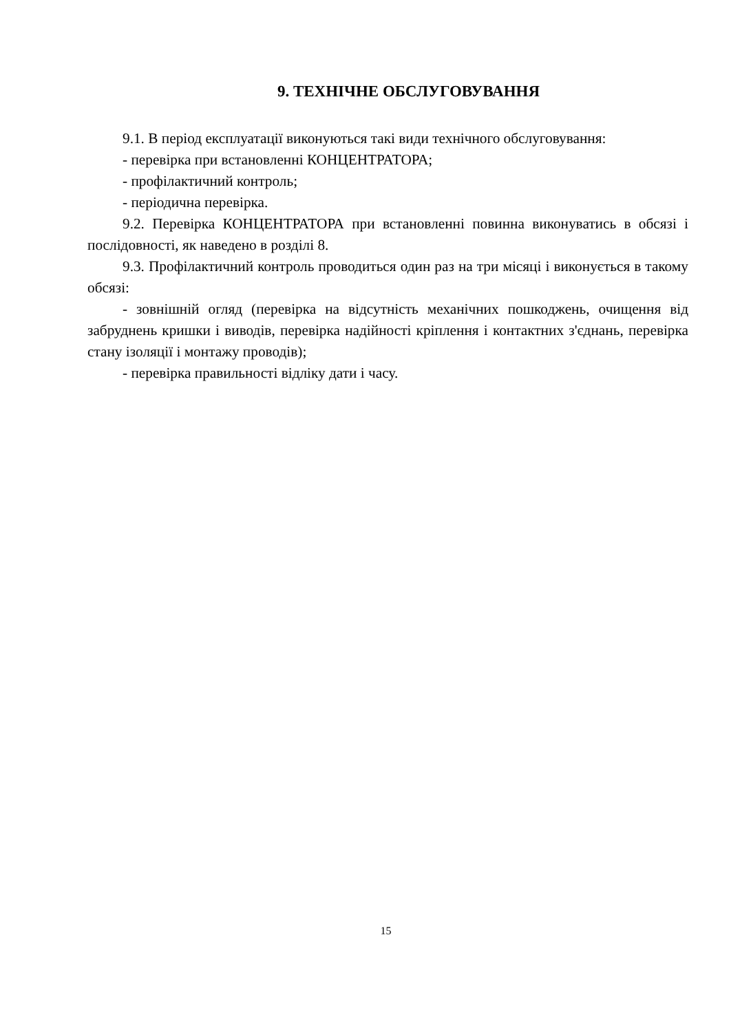9. ТЕХНІЧНЕ ОБСЛУГОВУВАННЯ
9.1. В період експлуатації виконуються такі види технічного обслуговування:
- перевірка при встановленні КОНЦЕНТРАТОРА;
- профілактичний контроль;
- періодична перевірка.
9.2. Перевірка КОНЦЕНТРАТОРА при встановленні повинна виконуватись в обсязі і послідовності, як наведено в розділі 8.
9.3. Профілактичний контроль проводиться один раз на три місяці і виконується в такому обсязі:
- зовнішній огляд (перевірка на відсутність механічних пошкоджень, очищення від забруднень кришки і виводів, перевірка надійності кріплення і контактних з'єднань, перевірка стану ізоляції і монтажу проводів);
- перевірка правильності відліку дати і часу.
15